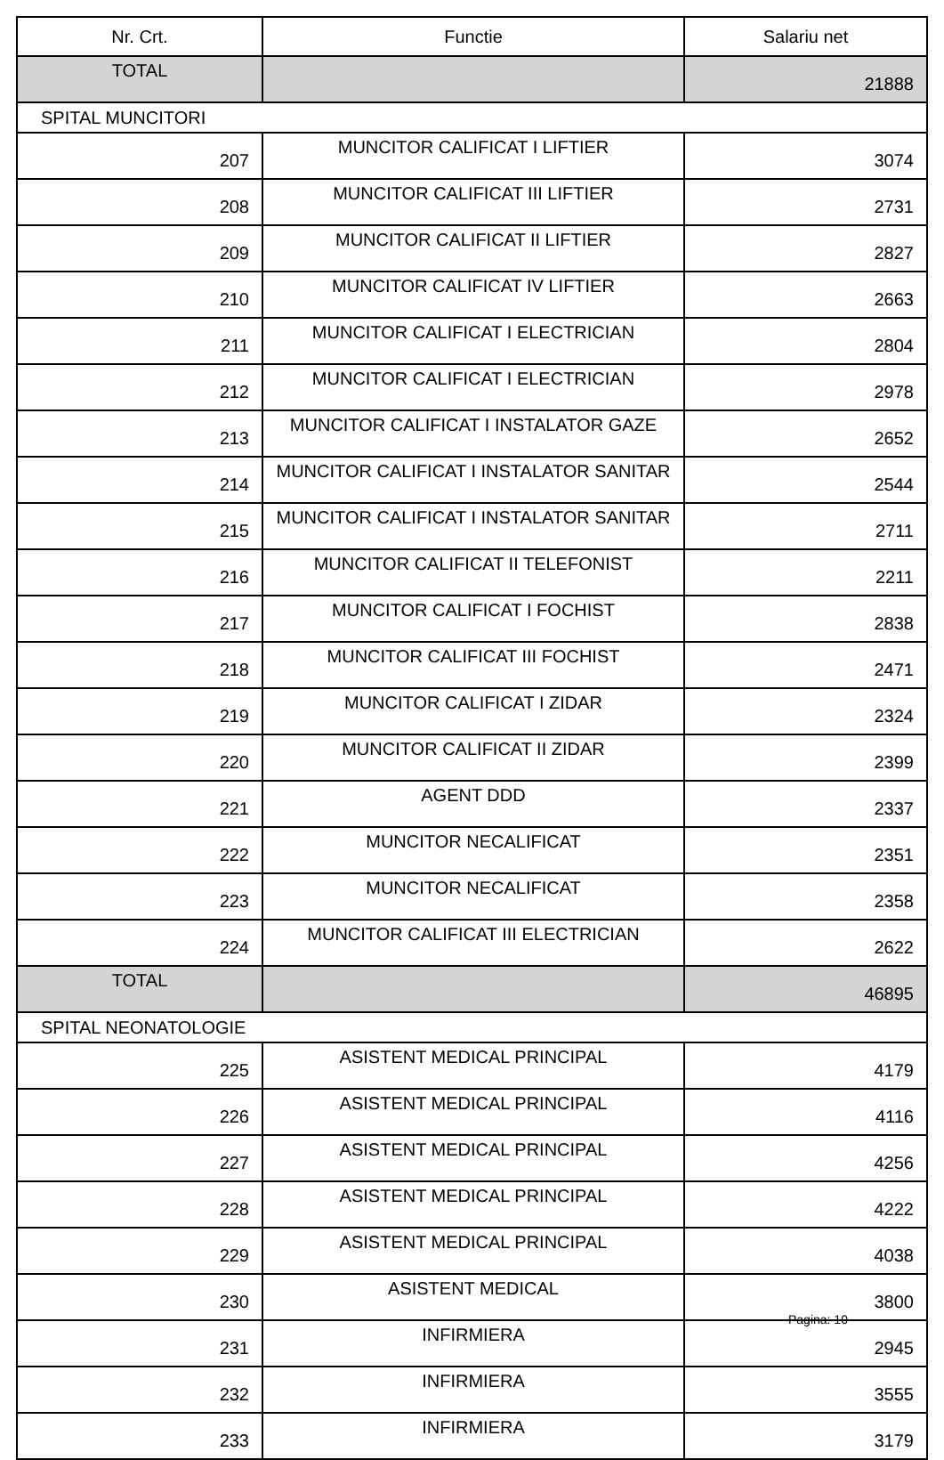| Nr. Crt. | Functie | Salariu net |
| --- | --- | --- |
| TOTAL | | 21888 |
| SPITAL MUNCITORI | | |
| 207 | MUNCITOR CALIFICAT I LIFTIER | 3074 |
| 208 | MUNCITOR CALIFICAT III LIFTIER | 2731 |
| 209 | MUNCITOR CALIFICAT II LIFTIER | 2827 |
| 210 | MUNCITOR CALIFICAT IV LIFTIER | 2663 |
| 211 | MUNCITOR CALIFICAT I ELECTRICIAN | 2804 |
| 212 | MUNCITOR CALIFICAT I ELECTRICIAN | 2978 |
| 213 | MUNCITOR CALIFICAT I INSTALATOR GAZE | 2652 |
| 214 | MUNCITOR CALIFICAT I INSTALATOR SANITAR | 2544 |
| 215 | MUNCITOR CALIFICAT I INSTALATOR SANITAR | 2711 |
| 216 | MUNCITOR CALIFICAT II TELEFONIST | 2211 |
| 217 | MUNCITOR CALIFICAT I FOCHIST | 2838 |
| 218 | MUNCITOR CALIFICAT III FOCHIST | 2471 |
| 219 | MUNCITOR CALIFICAT I ZIDAR | 2324 |
| 220 | MUNCITOR CALIFICAT II ZIDAR | 2399 |
| 221 | AGENT DDD | 2337 |
| 222 | MUNCITOR NECALIFICAT | 2351 |
| 223 | MUNCITOR NECALIFICAT | 2358 |
| 224 | MUNCITOR CALIFICAT III ELECTRICIAN | 2622 |
| TOTAL | | 46895 |
| SPITAL NEONATOLOGIE | | |
| 225 | ASISTENT MEDICAL PRINCIPAL | 4179 |
| 226 | ASISTENT MEDICAL PRINCIPAL | 4116 |
| 227 | ASISTENT MEDICAL PRINCIPAL | 4256 |
| 228 | ASISTENT MEDICAL PRINCIPAL | 4222 |
| 229 | ASISTENT MEDICAL PRINCIPAL | 4038 |
| 230 | ASISTENT MEDICAL | 3800 |
| 231 | INFIRMIERA | 2945 |
| 232 | INFIRMIERA | 3555 |
| 233 | INFIRMIERA | 3179 |
Pagina: 10